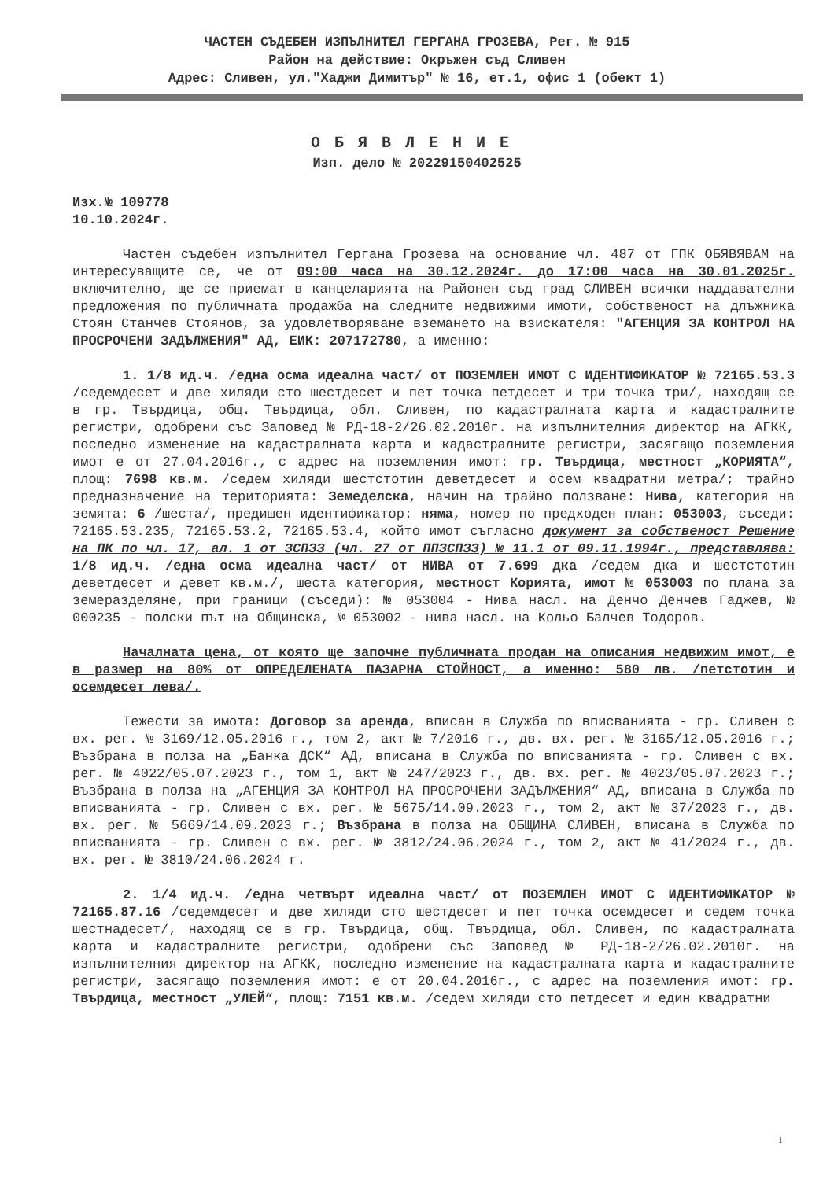ЧАСТЕН СЪДЕБЕН ИЗПЪЛНИТЕЛ ГЕРГАНА ГРОЗЕВА, Рег. № 915
Район на действие: Окръжен съд Сливен
Адрес: Сливен, ул."Хаджи Димитър" № 16, ет.1, офис 1 (обект 1)
ОБЯВЛЕНИЕ
Изп. дело № 20229150402525
Изх.№ 109778
10.10.2024г.
Частен съдебен изпълнител Гергана Грозева на основание чл. 487 от ГПК ОБЯВЯВАМ на интересуващите се, че от 09:00 часа на 30.12.2024г. до 17:00 часа на 30.01.2025г. включително, ще се приемат в канцеларията на Районен съд град СЛИВЕН всички наддавателни предложения по публичната продажба на следните недвижими имоти, собственост на длъжника Стоян Станчев Стоянов, за удовлетворяване вземането на взискателя: "АГЕНЦИЯ ЗА КОНТРОЛ НА ПРОСРОЧЕНИ ЗАДЪЛЖЕНИЯ" АД, ЕИК: 207172780, а именно:
1. 1/8 ид.ч. /една осма идеална част/ от ПОЗЕМЛЕН ИМОТ С ИДЕНТИФИКАТОР № 72165.53.3 /седемдесет и две хиляди сто шестдесет и пет точка петдесет и три точка три/, находящ се в гр. Твърдица, общ. Твърдица, обл. Сливен, по кадастралната карта и кадастралните регистри, одобрени със Заповед № РД-18-2/26.02.2010г. на изпълнителния директор на АГКК, последно изменение на кадастралната карта и кадастралните регистри, засягащо поземления имот е от 27.04.2016г., с адрес на поземления имот: гр. Твърдица, местност „КОРИЯТА“, площ: 7698 кв.м. /седем хиляди шестстотин деветдесет и осем квадратни метра/; трайно предназначение на територията: Земеделска, начин на трайно ползване: Нива, категория на земята: 6 /шеста/, предишен идентификатор: няма, номер по предходен план: 053003, съседи: 72165.53.235, 72165.53.2, 72165.53.4, който имот съгласно документ за собственост Решение на ПК по чл. 17, ал. 1 от ЗСПЗЗ (чл. 27 от ППЗСПЗЗ) № 11.1 от 09.11.1994г., представлява: 1/8 ид.ч. /една осма идеална част/ от НИВА от 7.699 дка /седем дка и шестстотин деветдесет и девет кв.м./, шеста категория, местност Корията, имот № 053003 по плана за земеразделяне, при граници (съседи): № 053004 - Нива насл. на Денчо Денчев Гаджев, № 000235 - полски път на Общинска, № 053002 - нива насл. на Кольо Балчев Тодоров.
Началната цена, от която ще започне публичната продан на описания недвижим имот, е в размер на 80% от ОПРЕДЕЛЕНАТА ПАЗАРНА СТОЙНОСТ, а именно: 580 лв. /петстотин и осемдесет лева/.
Тежести за имота: Договор за аренда, вписан в Служба по вписванията - гр. Сливен с вх. рег. № 3169/12.05.2016 г., том 2, акт № 7/2016 г., дв. вх. рег. № 3165/12.05.2016 г.; Възбрана в полза на „Банка ДСК“ АД, вписана в Служба по вписванията - гр. Сливен с вх. рег. № 4022/05.07.2023 г., том 1, акт № 247/2023 г., дв. вх. рег. № 4023/05.07.2023 г.; Възбрана в полза на „АГЕНЦИЯ ЗА КОНТРОЛ НА ПРОСРОЧЕНИ ЗАДЪЛЖЕНИЯ“ АД, вписана в Служба по вписванията - гр. Сливен с вх. рег. № 5675/14.09.2023 г., том 2, акт № 37/2023 г., дв. вх. рег. № 5669/14.09.2023 г.; Възбрана в полза на ОБЩИНА СЛИВЕН, вписана в Служба по вписванията - гр. Сливен с вх. рег. № 3812/24.06.2024 г., том 2, акт № 41/2024 г., дв. вх. рег. № 3810/24.06.2024 г.
2. 1/4 ид.ч. /една четвърт идеална част/ от ПОЗЕМЛЕН ИМОТ С ИДЕНТИФИКАТОР № 72165.87.16 /седемдесет и две хиляди сто шестдесет и пет точка осемдесет и седем точка шестнадесет/, находящ се в гр. Твърдица, общ. Твърдица, обл. Сливен, по кадастралната карта и кадастралните регистри, одобрени със Заповед № РД-18-2/26.02.2010г. на изпълнителния директор на АГКК, последно изменение на кадастралната карта и кадастралните регистри, засягащо поземления имот: е от 20.04.2016г., с адрес на поземления имот: гр. Твърдица, местност „УЛЕЙ“, площ: 7151 кв.м. /седем хиляди сто петдесет и един квадратни
1